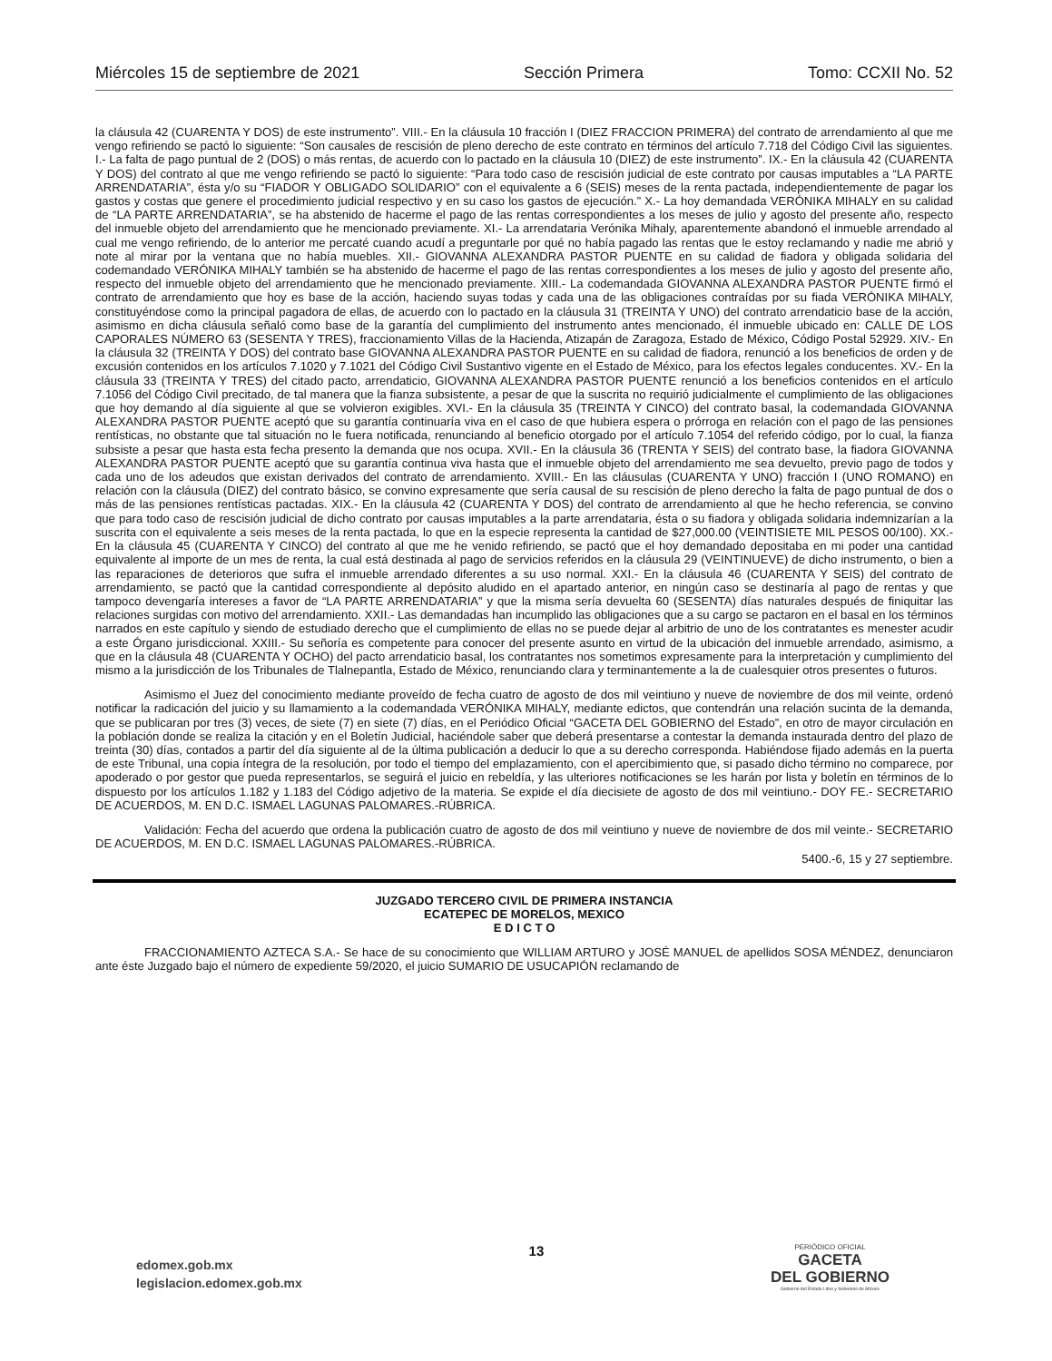Miércoles 15 de septiembre de 2021 Sección Primera Tomo: CCXII No. 52
la cláusula 42 (CUARENTA Y DOS) de este instrumento”. VIII.- En la cláusula 10 fracción I (DIEZ FRACCION PRIMERA) del contrato de arrendamiento al que me vengo refiriendo se pactó lo siguiente: “Son causales de rescisión de pleno derecho de este contrato en términos del artículo 7.718 del Código Civil las siguientes. I.- La falta de pago puntual de 2 (DOS) o más rentas, de acuerdo con lo pactado en la cláusula 10 (DIEZ) de este instrumento”. IX.- En la cláusula 42 (CUARENTA Y DOS) del contrato al que me vengo refiriendo se pactó lo siguiente: “Para todo caso de rescisión judicial de este contrato por causas imputables a “LA PARTE ARRENDATARIA”, ésta y/o su “FIADOR Y OBLIGADO SOLIDARIO” con el equivalente a 6 (SEIS) meses de la renta pactada, independientemente de pagar los gastos y costas que genere el procedimiento judicial respectivo y en su caso los gastos de ejecución.” X.- La hoy demandada VERÓNIKA MIHALY en su calidad de “LA PARTE ARRENDATARIA”, se ha abstenido de hacerme el pago de las rentas correspondientes a los meses de julio y agosto del presente año, respecto del inmueble objeto del arrendamiento que he mencionado previamente. XI.- La arrendataria Verónika Mihaly, aparentemente abandonó el inmueble arrendado al cual me vengo refiriendo, de lo anterior me percaté cuando acudí a preguntarle por qué no había pagado las rentas que le estoy reclamando y nadie me abrió y note al mirar por la ventana que no había muebles. XII.- GIOVANNA ALEXANDRA PASTOR PUENTE en su calidad de fiadora y obligada solidaria del codemandado VERÓNIKA MIHALY también se ha abstenido de hacerme el pago de las rentas correspondientes a los meses de julio y agosto del presente año, respecto del inmueble objeto del arrendamiento que he mencionado previamente. XIII.- La codemandada GIOVANNA ALEXANDRA PASTOR PUENTE firmó el contrato de arrendamiento que hoy es base de la acción, haciendo suyas todas y cada una de las obligaciones contraídas por su fiada VERÓNIKA MIHALY, constituyéndose como la principal pagadora de ellas, de acuerdo con lo pactado en la cláusula 31 (TREINTA Y UNO) del contrato arrendaticio base de la acción, asimismo en dicha cláusula señaló como base de la garantía del cumplimiento del instrumento antes mencionado, él inmueble ubicado en: CALLE DE LOS CAPORALES NÚMERO 63 (SESENTA Y TRES), fraccionamiento Villas de la Hacienda, Atizapán de Zaragoza, Estado de México, Código Postal 52929. XIV.- En la cláusula 32 (TREINTA Y DOS) del contrato base GIOVANNA ALEXANDRA PASTOR PUENTE en su calidad de fiadora, renunció a los beneficios de orden y de excusión contenidos en los artículos 7.1020 y 7.1021 del Código Civil Sustantivo vigente en el Estado de México, para los efectos legales conducentes. XV.- En la cláusula 33 (TREINTA Y TRES) del citado pacto, arrendaticio, GIOVANNA ALEXANDRA PASTOR PUENTE renunció a los beneficios contenidos en el artículo 7.1056 del Código Civil precitado, de tal manera que la fianza subsistente, a pesar de que la suscrita no requirió judicialmente el cumplimiento de las obligaciones que hoy demando al día siguiente al que se volvieron exigibles. XVI.- En la cláusula 35 (TREINTA Y CINCO) del contrato basal, la codemandada GIOVANNA ALEXANDRA PASTOR PUENTE aceptó que su garantía continuaría viva en el caso de que hubiera espera o prórroga en relación con el pago de las pensiones rentísticas, no obstante que tal situación no le fuera notificada, renunciando al beneficio otorgado por el artículo 7.1054 del referido código, por lo cual, la fianza subsiste a pesar que hasta esta fecha presento la demanda que nos ocupa. XVII.- En la cláusula 36 (TRENTA Y SEIS) del contrato base, la fiadora GIOVANNA ALEXANDRA PASTOR PUENTE aceptó que su garantía continua viva hasta que el inmueble objeto del arrendamiento me sea devuelto, previo pago de todos y cada uno de los adeudos que existan derivados del contrato de arrendamiento. XVIII.- En las cláusulas (CUARENTA Y UNO) fracción I (UNO ROMANO) en relación con la cláusula (DIEZ) del contrato básico, se convino expresamente que sería causal de su rescisión de pleno derecho la falta de pago puntual de dos o más de las pensiones rentísticas pactadas. XIX.- En la cláusula 42 (CUARENTA Y DOS) del contrato de arrendamiento al que he hecho referencia, se convino que para todo caso de rescisión judicial de dicho contrato por causas imputables a la parte arrendataria, ésta o su fiadora y obligada solidaria indemnizarían a la suscrita con el equivalente a seis meses de la renta pactada, lo que en la especie representa la cantidad de $27,000.00 (VEINTISIETE MIL PESOS 00/100). XX.- En la cláusula 45 (CUARENTA Y CINCO) del contrato al que me he venido refiriendo, se pactó que el hoy demandado depositaba en mi poder una cantidad equivalente al importe de un mes de renta, la cual está destinada al pago de servicios referidos en la cláusula 29 (VEINTINUEVE) de dicho instrumento, o bien a las reparaciones de deterioros que sufra el inmueble arrendado diferentes a su uso normal. XXI.- En la cláusula 46 (CUARENTA Y SEIS) del contrato de arrendamiento, se pactó que la cantidad correspondiente al depósito aludido en el apartado anterior, en ningún caso se destinaría al pago de rentas y que tampoco devengaría intereses a favor de “LA PARTE ARRENDATARIA” y que la misma sería devuelta 60 (SESENTA) días naturales después de finiquitar las relaciones surgidas con motivo del arrendamiento. XXII.- Las demandadas han incumplido las obligaciones que a su cargo se pactaron en el basal en los términos narrados en este capítulo y siendo de estudiado derecho que el cumplimiento de ellas no se puede dejar al arbitrio de uno de los contratantes es menester acudir a este Órgano jurisdiccional. XXIII.- Su señoría es competente para conocer del presente asunto en virtud de la ubicación del inmueble arrendado, asimismo, a que en la cláusula 48 (CUARENTA Y OCHO) del pacto arrendaticio basal, los contratantes nos sometimos expresamente para la interpretación y cumplimiento del mismo a la jurisdicción de los Tribunales de Tlalnepantla, Estado de México, renunciando clara y terminantemente a la de cualesquier otros presentes o futuros.
Asimismo el Juez del conocimiento mediante proveído de fecha cuatro de agosto de dos mil veintiuno y nueve de noviembre de dos mil veinte, ordenó notificar la radicación del juicio y su llamamiento a la codemandada VERÓNIKA MIHALY, mediante edictos, que contendrán una relación sucinta de la demanda, que se publicaran por tres (3) veces, de siete (7) en siete (7) días, en el Periódico Oficial “GACETA DEL GOBIERNO del Estado”, en otro de mayor circulación en la población donde se realiza la citación y en el Boletín Judicial, haciéndole saber que deberá presentarse a contestar la demanda instaurada dentro del plazo de treinta (30) días, contados a partir del día siguiente al de la última publicación a deducir lo que a su derecho corresponda. Habiéndose fijado además en la puerta de este Tribunal, una copia íntegra de la resolución, por todo el tiempo del emplazamiento, con el apercibimiento que, si pasado dicho término no comparece, por apoderado o por gestor que pueda representarlos, se seguirá el juicio en rebeldía, y las ulteriores notificaciones se les harán por lista y boletín en términos de lo dispuesto por los artículos 1.182 y 1.183 del Código adjetivo de la materia. Se expide el día diecisiete de agosto de dos mil veintiuno.- DOY FE.- SECRETARIO DE ACUERDOS, M. EN D.C. ISMAEL LAGUNAS PALOMARES.-RÚBRICA.
Validación: Fecha del acuerdo que ordena la publicación cuatro de agosto de dos mil veintiuno y nueve de noviembre de dos mil veinte.- SECRETARIO DE ACUERDOS, M. EN D.C. ISMAEL LAGUNAS PALOMARES.-RÚBRICA.
5400.-6, 15 y 27 septiembre.
JUZGADO TERCERO CIVIL DE PRIMERA INSTANCIA
ECATEPEC DE MORELOS, MEXICO
E D I C T O
FRACCIONAMIENTO AZTECA S.A.- Se hace de su conocimiento que WILLIAM ARTURO y JOSÉ MANUEL de apellidos SOSA MÉNDEZ, denunciaron ante éste Juzgado bajo el número de expediente 59/2020, el juicio SUMARIO DE USUCAPIÓN reclamando de
edomex.gob.mx
legislacion.edomex.gob.mx
13
PERIÓDICO OFICIAL
GACETA
DEL GOBIERNO
Gobierno del Estado Libre y Soberano de México